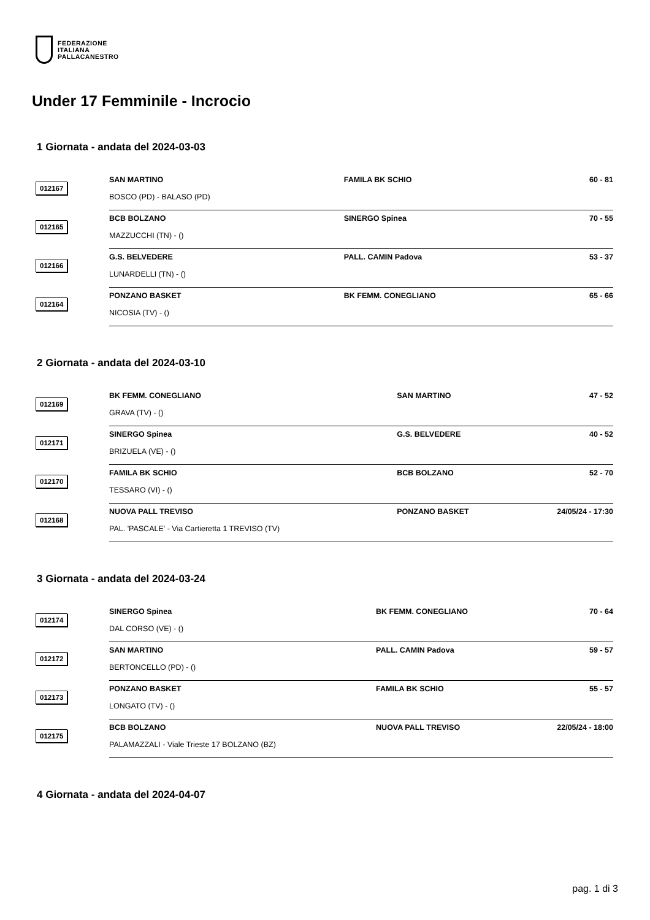FEDERAZIONE
ITALIANA
PALLACANESTRO
Under 17 Femminile - Incrocio
1 Giornata - andata del 2024-03-03
| 012167 | SAN MARTINO BOSCO (PD) - BALASO (PD) | FAMILA BK SCHIO | 60 - 81 |
| 012165 | BCB BOLZANO MAZZUCCHI (TN) - () | SINERGO Spinea | 70 - 55 |
| 012166 | G.S. BELVEDERE LUNARDELLI (TN) - () | PALL. CAMIN Padova | 53 - 37 |
| 012164 | PONZANO BASKET NICOSIA (TV) - () | BK FEMM. CONEGLIANO | 65 - 66 |
2 Giornata - andata del 2024-03-10
| 012169 | BK FEMM. CONEGLIANO GRAVA (TV) - () | SAN MARTINO | 47 - 52 |
| 012171 | SINERGO Spinea BRIZUELA (VE) - () | G.S. BELVEDERE | 40 - 52 |
| 012170 | FAMILA BK SCHIO TESSARO (VI) - () | BCB BOLZANO | 52 - 70 |
| 012168 | NUOVA PALL TREVISO PAL. 'PASCALE' - Via Cartieretta 1 TREVISO (TV) | PONZANO BASKET | 24/05/24 - 17:30 |
3 Giornata - andata del 2024-03-24
| 012174 | SINERGO Spinea DAL CORSO (VE) - () | BK FEMM. CONEGLIANO | 70 - 64 |
| 012172 | SAN MARTINO BERTONCELLO (PD) - () | PALL. CAMIN Padova | 59 - 57 |
| 012173 | PONZANO BASKET LONGATO (TV) - () | FAMILA BK SCHIO | 55 - 57 |
| 012175 | BCB BOLZANO PALAMAZZALI - Viale Trieste 17 BOLZANO (BZ) | NUOVA PALL TREVISO | 22/05/24 - 18:00 |
4 Giornata - andata del 2024-04-07
pag. 1 di 3